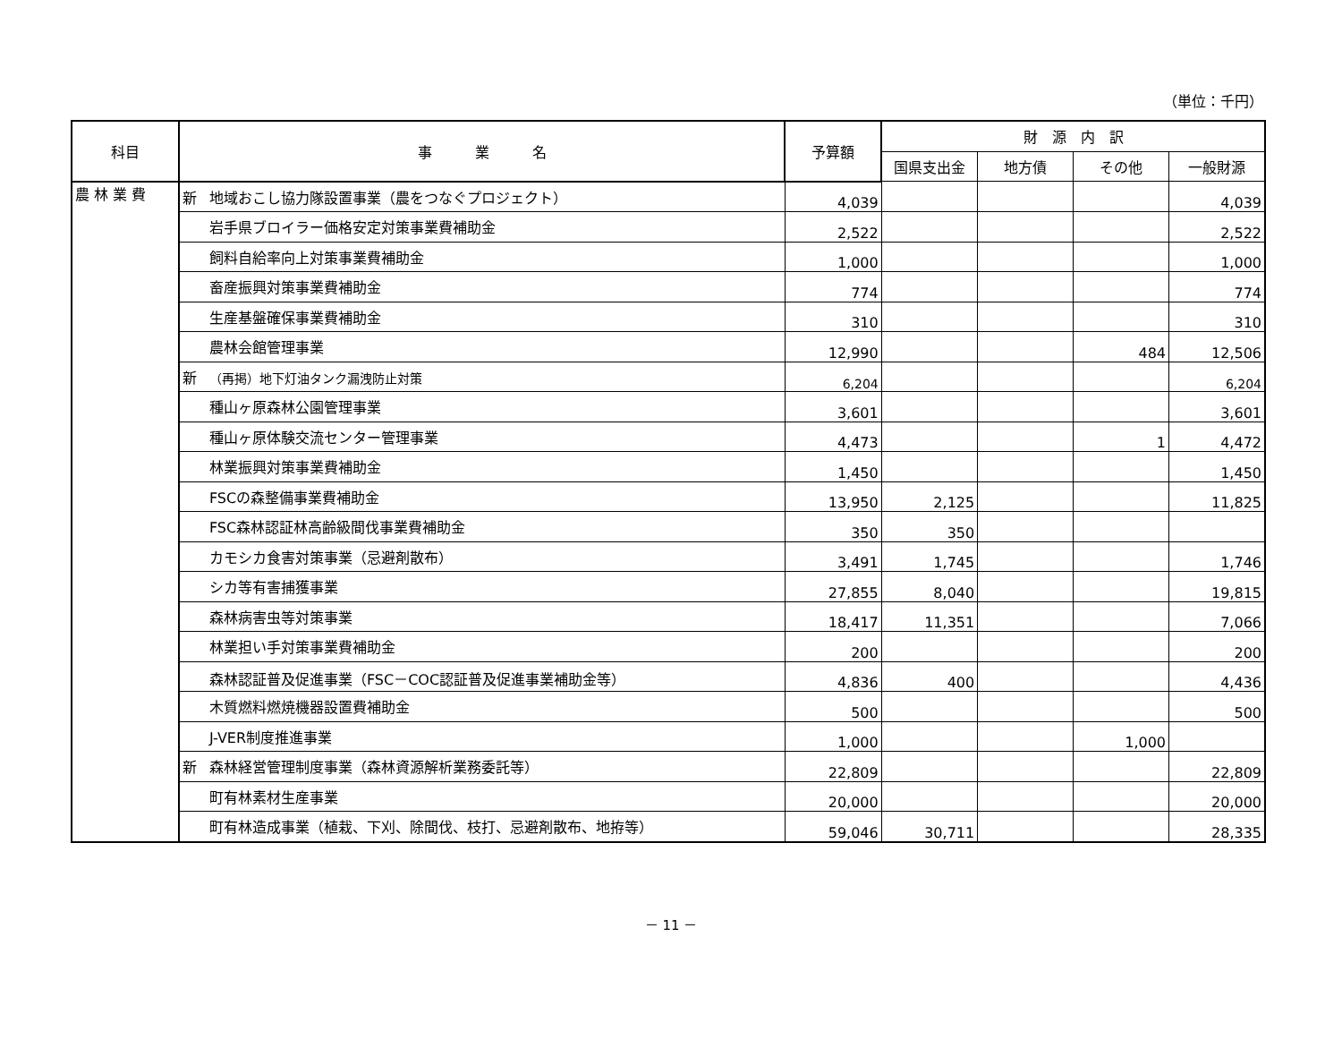（単位：千円）
| 科目 | 事 業 名 | 予算額 | 財 源 内 訳 | | | |
| --- | --- | --- | --- | --- | --- | --- |
| | | | 国県支出金 | 地方債 | その他 | 一般財源 |
| 農 林 業 費 | 新 地域おこし協力隊設置事業（農をつなぐプロジェクト） | 4,039 | | | | 4,039 |
| | 岩手県ブロイラー価格安定対策事業費補助金 | 2,522 | | | | 2,522 |
| | 飼料自給率向上対策事業費補助金 | 1,000 | | | | 1,000 |
| | 畜産振興対策事業費補助金 | 774 | | | | 774 |
| | 生産基盤確保事業費補助金 | 310 | | | | 310 |
| | 農林会館管理事業 | 12,990 | | | 484 | 12,506 |
| | 新 （再掲）地下灯油タンク漏洩防止対策 | 6,204 | | | | 6,204 |
| | 種山ヶ原森林公園管理事業 | 3,601 | | | | 3,601 |
| | 種山ヶ原体験交流センター管理事業 | 4,473 | | | 1 | 4,472 |
| | 林業振興対策事業費補助金 | 1,450 | | | | 1,450 |
| | FSCの森整備事業費補助金 | 13,950 | 2,125 | | | 11,825 |
| | FSC森林認証林高齢級間伐事業費補助金 | 350 | 350 | | | |
| | カモシカ食害対策事業（忌避剤散布） | 3,491 | 1,745 | | | 1,746 |
| | シカ等有害捕獲事業 | 27,855 | 8,040 | | | 19,815 |
| | 森林病害虫等対策事業 | 18,417 | 11,351 | | | 7,066 |
| | 林業担い手対策事業費補助金 | 200 | | | | 200 |
| | 森林認証普及促進事業（FSC－COC認証普及促進事業補助金等） | 4,836 | 400 | | | 4,436 |
| | 木質燃料燃焼機器設置費補助金 | 500 | | | | 500 |
| | J-VER制度推進事業 | 1,000 | | | 1,000 | |
| | 新 森林経営管理制度事業（森林資源解析業務委託等） | 22,809 | | | | 22,809 |
| | 町有林素材生産事業 | 20,000 | | | | 20,000 |
| | 町有林造成事業（植栽、下刈、除間伐、枝打、忌避剤散布、地拵等） | 59,046 | 30,711 | | | 28,335 |
－ 11 －